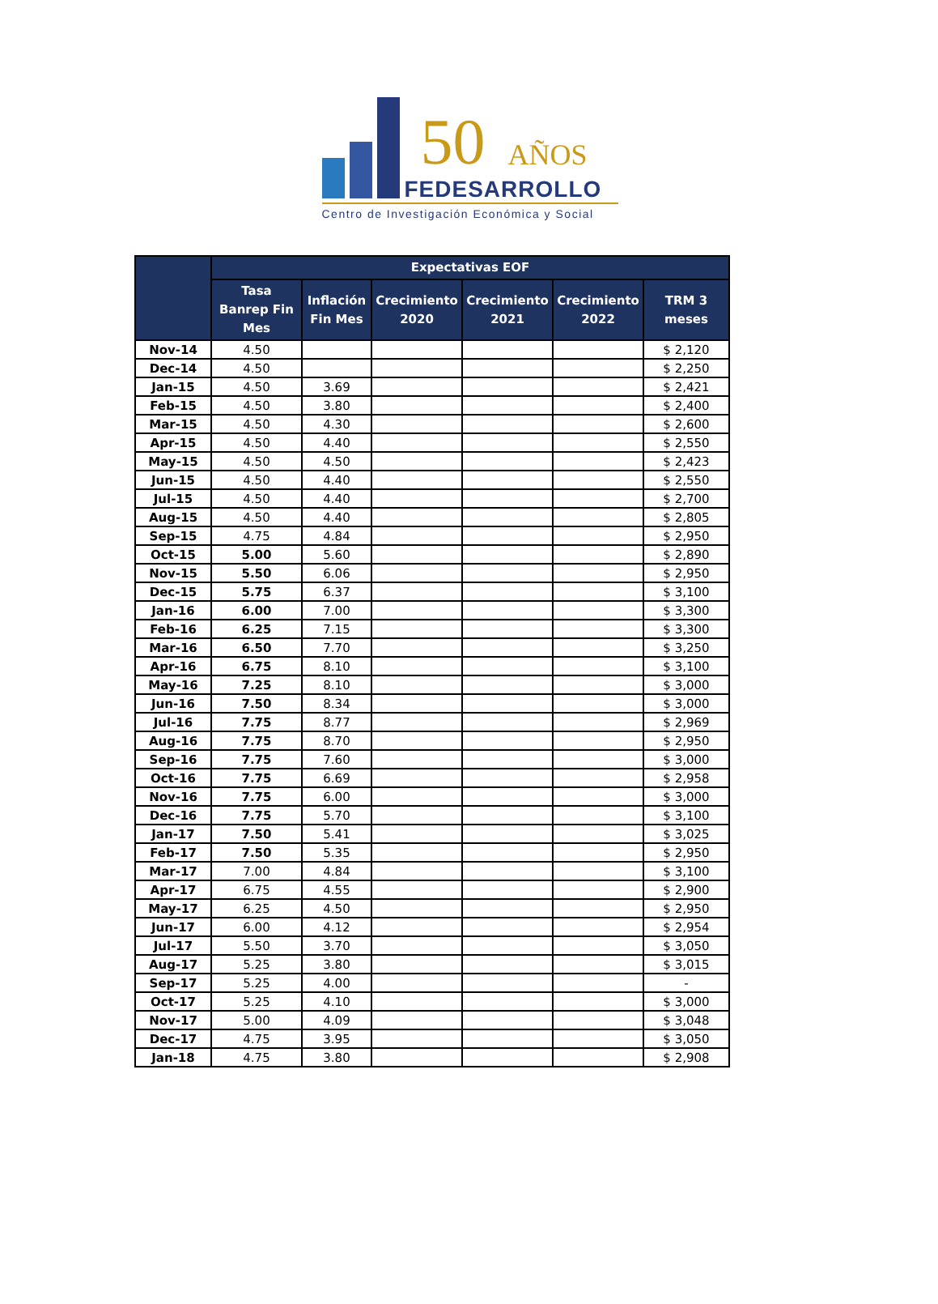50 AÑOS
FEDESARROLLO
Centro de Investigación Económica y Social
| | Expectativas EOF | | | | | |
| --- | --- | --- | --- | --- | --- | --- |
| | Tasa Banrep Fin Mes | Inflación Fin Mes | Crecimiento 2020 | Crecimiento 2021 | Crecimiento 2022 | TRM 3 meses |
| Nov-14 | 4.50 | | | | | $ 2,120 |
| Dec-14 | 4.50 | | | | | $ 2,250 |
| Jan-15 | 4.50 | 3.69 | | | | $ 2,421 |
| Feb-15 | 4.50 | 3.80 | | | | $ 2,400 |
| Mar-15 | 4.50 | 4.30 | | | | $ 2,600 |
| Apr-15 | 4.50 | 4.40 | | | | $ 2,550 |
| May-15 | 4.50 | 4.50 | | | | $ 2,423 |
| Jun-15 | 4.50 | 4.40 | | | | $ 2,550 |
| Jul-15 | 4.50 | 4.40 | | | | $ 2,700 |
| Aug-15 | 4.50 | 4.40 | | | | $ 2,805 |
| Sep-15 | 4.75 | 4.84 | | | | $ 2,950 |
| Oct-15 | 5.00 | 5.60 | | | | $ 2,890 |
| Nov-15 | 5.50 | 6.06 | | | | $ 2,950 |
| Dec-15 | 5.75 | 6.37 | | | | $ 3,100 |
| Jan-16 | 6.00 | 7.00 | | | | $ 3,300 |
| Feb-16 | 6.25 | 7.15 | | | | $ 3,300 |
| Mar-16 | 6.50 | 7.70 | | | | $ 3,250 |
| Apr-16 | 6.75 | 8.10 | | | | $ 3,100 |
| May-16 | 7.25 | 8.10 | | | | $ 3,000 |
| Jun-16 | 7.50 | 8.34 | | | | $ 3,000 |
| Jul-16 | 7.75 | 8.77 | | | | $ 2,969 |
| Aug-16 | 7.75 | 8.70 | | | | $ 2,950 |
| Sep-16 | 7.75 | 7.60 | | | | $ 3,000 |
| Oct-16 | 7.75 | 6.69 | | | | $ 2,958 |
| Nov-16 | 7.75 | 6.00 | | | | $ 3,000 |
| Dec-16 | 7.75 | 5.70 | | | | $ 3,100 |
| Jan-17 | 7.50 | 5.41 | | | | $ 3,025 |
| Feb-17 | 7.50 | 5.35 | | | | $ 2,950 |
| Mar-17 | 7.00 | 4.84 | | | | $ 3,100 |
| Apr-17 | 6.75 | 4.55 | | | | $ 2,900 |
| May-17 | 6.25 | 4.50 | | | | $ 2,950 |
| Jun-17 | 6.00 | 4.12 | | | | $ 2,954 |
| Jul-17 | 5.50 | 3.70 | | | | $ 3,050 |
| Aug-17 | 5.25 | 3.80 | | | | $ 3,015 |
| Sep-17 | 5.25 | 4.00 | | | | - |
| Oct-17 | 5.25 | 4.10 | | | | $ 3,000 |
| Nov-17 | 5.00 | 4.09 | | | | $ 3,048 |
| Dec-17 | 4.75 | 3.95 | | | | $ 3,050 |
| Jan-18 | 4.75 | 3.80 | | | | $ 2,908 |